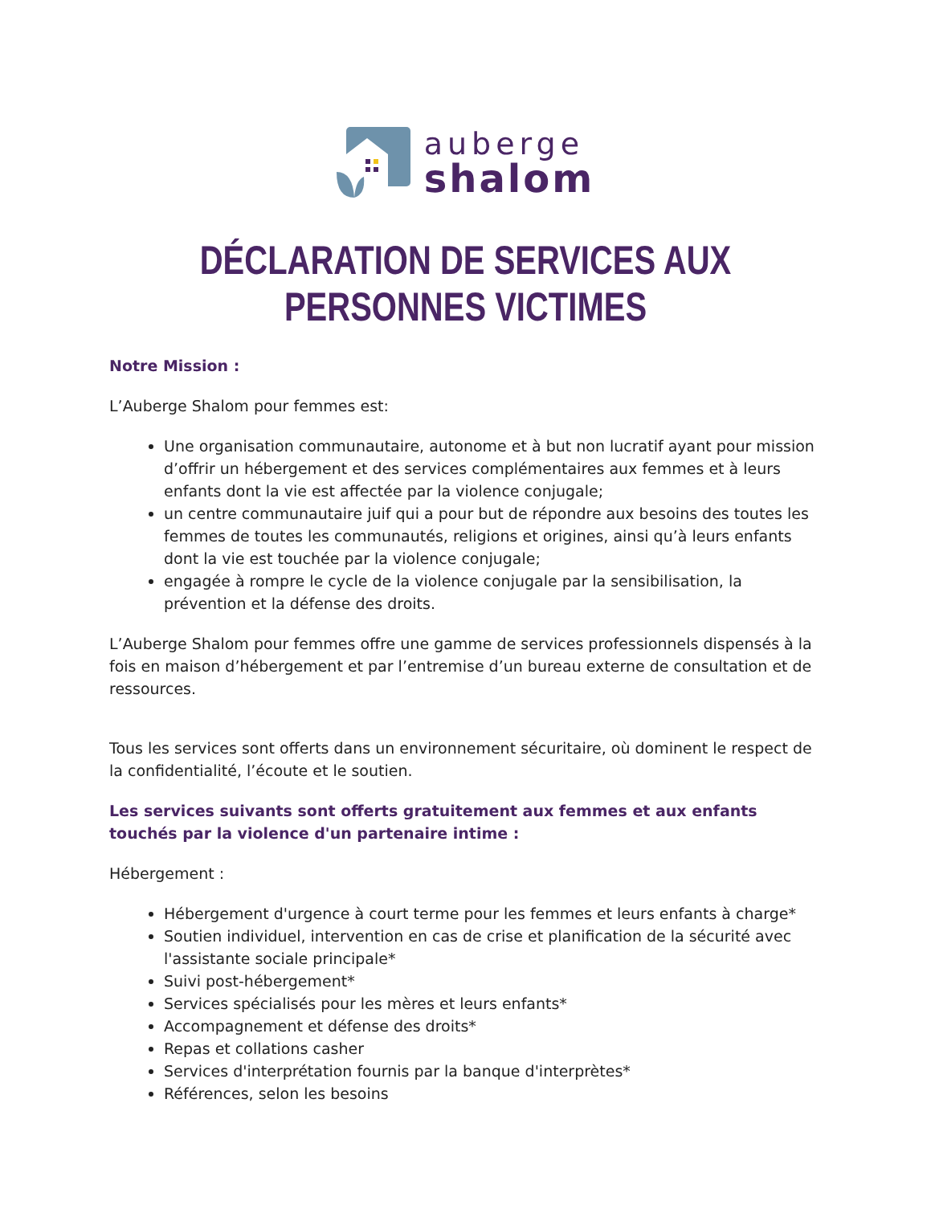auberge
shalom
DÉCLARATION DE SERVICES AUX PERSONNES VICTIMES
Notre Mission :
L’Auberge Shalom pour femmes est:
Une organisation communautaire, autonome et à but non lucratif ayant pour mission d’offrir un hébergement et des services complémentaires aux femmes et à leurs enfants dont la vie est affectée par la violence conjugale;
un centre communautaire juif qui a pour but de répondre aux besoins des toutes les femmes de toutes les communautés, religions et origines, ainsi qu’à leurs enfants dont la vie est touchée par la violence conjugale;
engagée à rompre le cycle de la violence conjugale par la sensibilisation, la prévention et la défense des droits.
L’Auberge Shalom pour femmes offre une gamme de services professionnels dispensés à la fois en maison d’hébergement et par l’entremise d’un bureau externe de consultation et de ressources.
Tous les services sont offerts dans un environnement sécuritaire, où dominent le respect de la confidentialité, l’écoute et le soutien.
Les services suivants sont offerts gratuitement aux femmes et aux enfants touchés par la violence d'un partenaire intime :
Hébergement :
Hébergement d'urgence à court terme pour les femmes et leurs enfants à charge*
Soutien individuel, intervention en cas de crise et planification de la sécurité avec l'assistante sociale principale*
Suivi post-hébergement*
Services spécialisés pour les mères et leurs enfants*
Accompagnement et défense des droits*
Repas et collations casher
Services d'interprétation fournis par la banque d'interprètes*
Références, selon les besoins